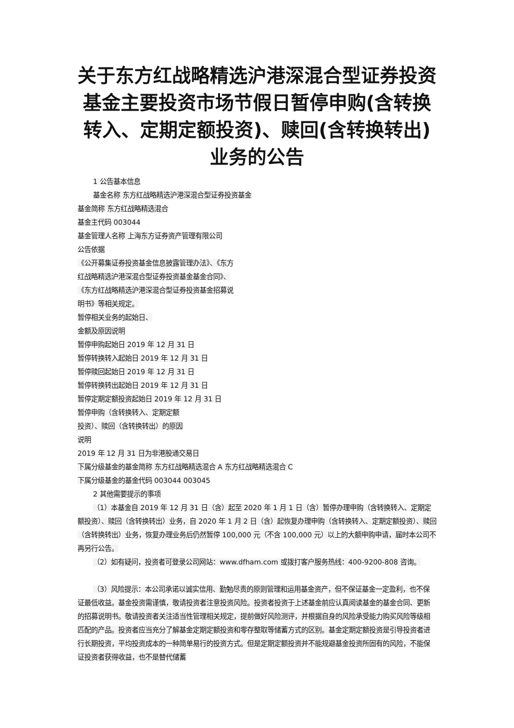关于东方红战略精选沪港深混合型证券投资基金主要投资市场节假日暂停申购(含转换转入、定期定额投资)、赎回(含转换转出)业务的公告
1 公告基本信息
基金名称 东方红战略精选沪港深混合型证券投资基金
基金简称 东方红战略精选混合
基金主代码 003044
基金管理人名称 上海东方证券资产管理有限公司
公告依据
《公开募集证券投资基金信息披露管理办法》、《东方
红战略精选沪港深混合型证券投资基金基金合同》、
《东方红战略精选沪港深混合型证券投资基金招募说
明书》等相关规定。
暂停相关业务的起始日、
金额及原因说明
暂停申购起始日 2019 年 12 月 31 日
暂停转换转入起始日 2019 年 12 月 31 日
暂停赎回起始日 2019 年 12 月 31 日
暂停转换转出起始日 2019 年 12 月 31 日
暂停定期定额投资起始日 2019 年 12 月 31 日
暂停申购（含转换转入、定期定额
投资）、赎回（含转换转出）的原因
说明
2019 年 12 月 31 日为非港股通交易日
下属分级基金的基金简称 东方红战略精选混合 A 东方红战略精选混合 C
下属分级基金的基金代码 003044 003045
2 其他需要提示的事项
（1）本基金自 2019 年 12 月 31 日（含）起至 2020 年 1 月 1 日（含）暂停办理申购（含转换转入、定期定额投资）、赎回（含转换转出）业务，自 2020 年 1 月 2 日（含）起恢复办理申购（含转换转入、定期定额投资）、赎回（含转换转出）业务，恢复办理业务后仍然暂停 100,000 元（不含 100,000 元）以上的大额申购申请，届时本公司不再另行公告。
（2）如有疑问，投资者可登录公司网站：www.dfham.com 或拨打客户服务热线：400-9200-808 咨询。
（3）风险提示：本公司承诺以诚实信用、勤勉尽责的原则管理和运用基金资产，但不保证基金一定盈利，也不保证最低收益。基金投资需谨慎，敬请投资者注意投资风险。投资者投资于上述基金前应认真阅读基金的基金合同、更新的招募说明书。敬请投资者关注适当性管理相关规定，提前做好风险测评，并根据自身的风险承受能力购买风险等级相匹配的产品。投资者应当充分了解基金定期定额投资和零存整取等储蓄方式的区别。基金定期定额投资是引导投资者进行长期投资，平均投资成本的一种简单易行的投资方式。但是定期定额投资并不能规避基金投资所固有的风险，不能保证投资者获得收益，也不是替代储蓄